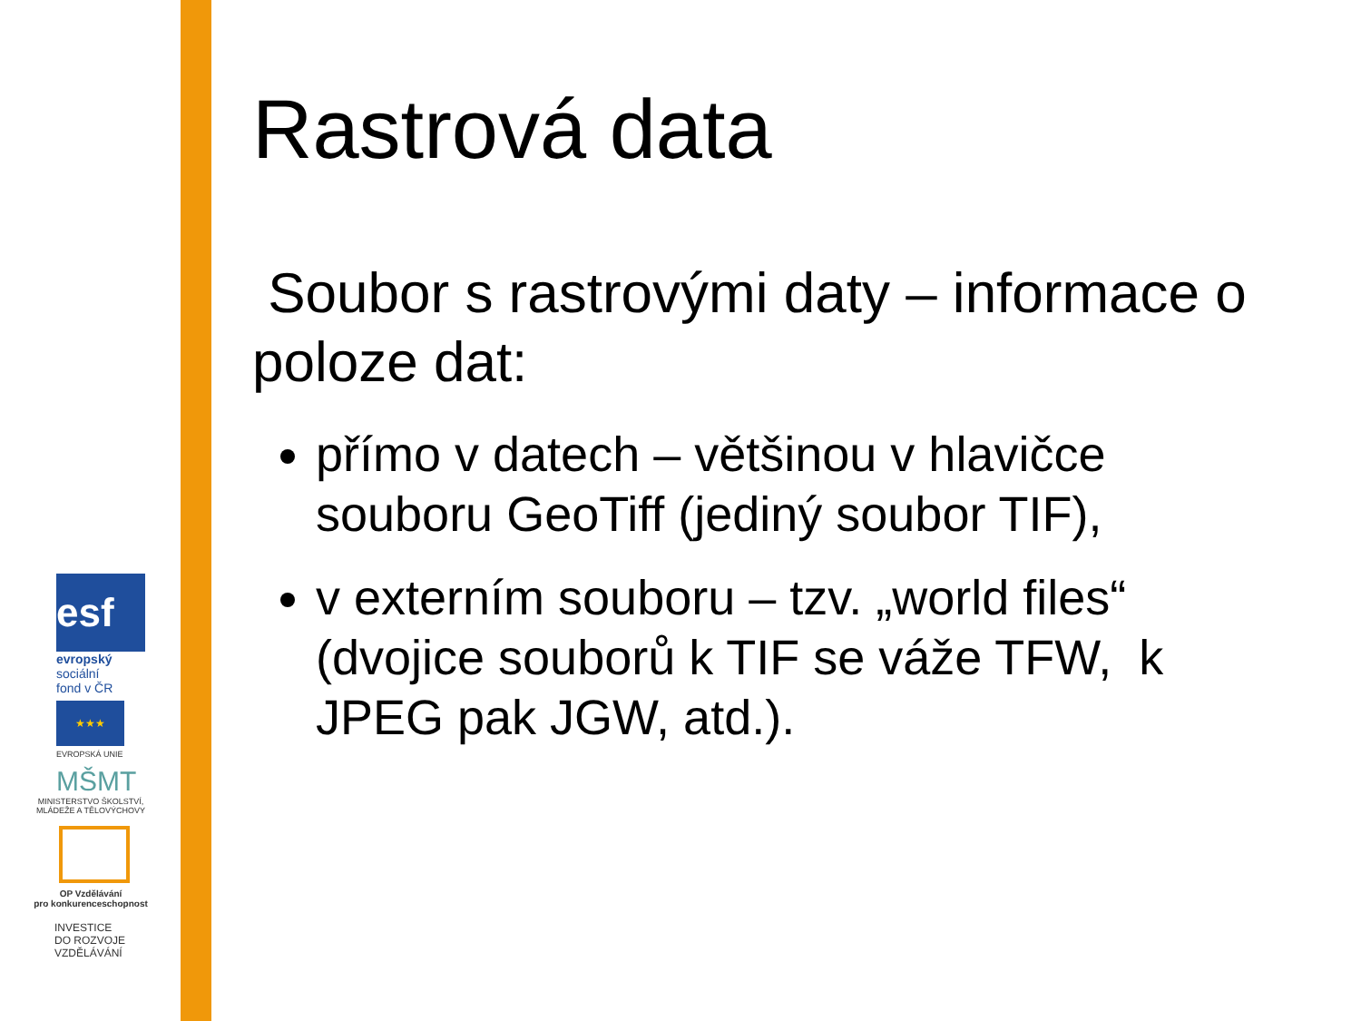esf
evropský
sociální
fond v ČR
★★★
EVROPSKÁ UNIE
MŠMT
MINISTERSTVO ŠKOLSTVÍ,
MLÁDEŽE A TĚLOVÝCHOVY
OP Vzdělávání
pro konkurenceschopnost
INVESTICE
DO ROZVOJE
VZDĚLÁVÁNÍ
Rastrová data
Soubor s rastrovými daty – informace o poloze dat:
přímo v datech – většinou v hlavičce souboru GeoTiff (jediný soubor TIF),
v externím souboru – tzv. „world files“ (dvojice souborů k TIF se váže TFW, k JPEG pak JGW, atd.).